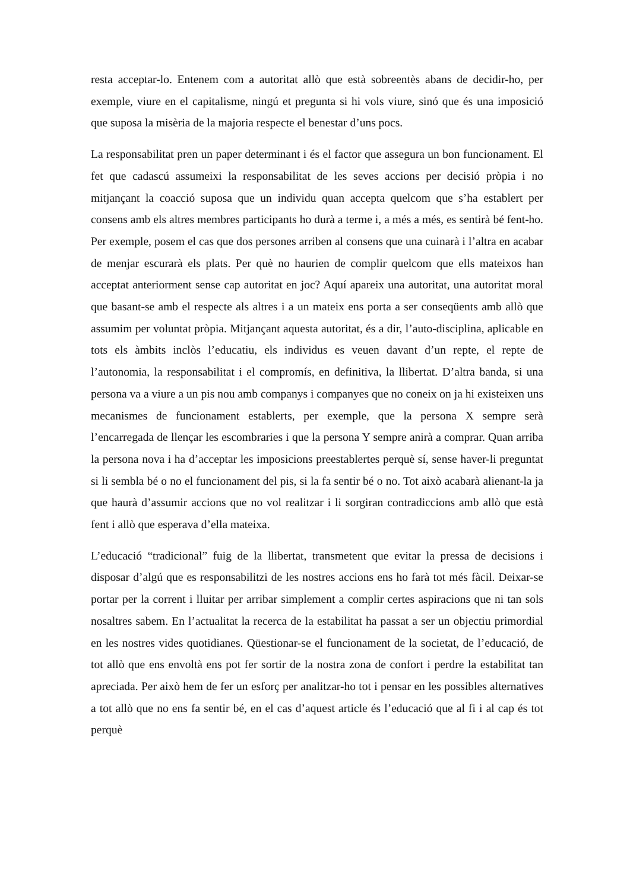resta acceptar-lo. Entenem com a autoritat allò que està sobreentès abans de decidir-ho, per exemple, viure en el capitalisme, ningú et pregunta si hi vols viure, sinó que és una imposició que suposa la misèria de la majoria respecte el benestar d’uns pocs.
La responsabilitat pren un paper determinant i és el factor que assegura un bon funcionament. El fet que cadascú assumeixi la responsabilitat de les seves accions per decisió pròpia i no mitjançant la coacció suposa que un individu quan accepta quelcom que s’ha establert per consens amb els altres membres participants ho durà a terme i, a més a més, es sentirà bé fent-ho. Per exemple, posem el cas que dos persones arriben al consens que una cuinarà i l’altra en acabar de menjar escurarà els plats. Per què no haurien de complir quelcom que ells mateixos han acceptat anteriorment sense cap autoritat en joc? Aquí apareix una autoritat, una autoritat moral que basant-se amb el respecte als altres i a un mateix ens porta a ser conseqüents amb allò que assumim per voluntat pròpia. Mitjançant aquesta autoritat, és a dir, l’auto-disciplina, aplicable en tots els àmbits inclòs l’educatiu, els individus es veuen davant d’un repte, el repte de l’autonomia, la responsabilitat i el compromís, en definitiva, la llibertat. D’altra banda, si una persona va a viure a un pis nou amb companys i companyes que no coneix on ja hi existeixen uns mecanismes de funcionament establerts, per exemple, que la persona X sempre serà l’encarregada de llençar les escombraries i que la persona Y sempre anirà a comprar. Quan arriba la persona nova i ha d’acceptar les imposicions preestablertes perquè sí, sense haver-li preguntat si li sembla bé o no el funcionament del pis, si la fa sentir bé o no. Tot això acabarà alienant-la ja que haurà d’assumir accions que no vol realitzar i li sorgiran contradiccions amb allò que està fent i allò que esperava d’ella mateixa.
L’educació “tradicional” fuig de la llibertat, transmetent que evitar la pressa de decisions i disposar d’algú que es responsabilitzi de les nostres accions ens ho farà tot més fàcil. Deixar-se portar per la corrent i lluitar per arribar simplement a complir certes aspiracions que ni tan sols nosaltres sabem. En l’actualitat la recerca de la estabilitat ha passat a ser un objectiu primordial en les nostres vides quotidianes. Qüestionar-se el funcionament de la societat, de l’educació, de tot allò que ens envoltà ens pot fer sortir de la nostra zona de confort i perdre la estabilitat tan apreciada. Per això hem de fer un esforç per analitzar-ho tot i pensar en les possibles alternatives a tot allò que no ens fa sentir bé, en el cas d’aquest article és l’educació que al fi i al cap és tot perquè